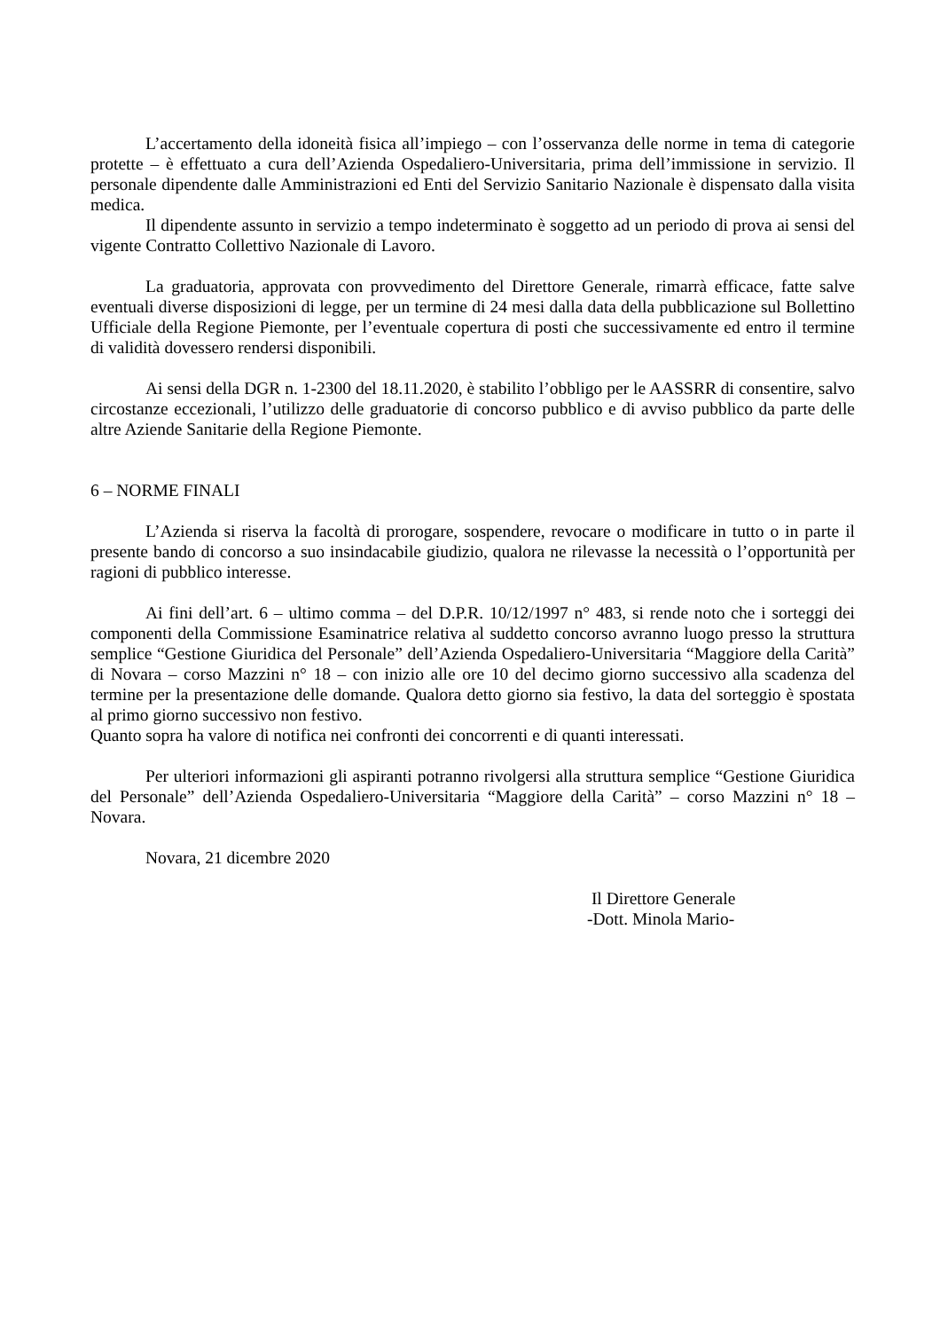L’accertamento della idoneità fisica all’impiego – con l’osservanza delle norme in tema di categorie protette – è effettuato a cura dell’Azienda Ospedaliero-Universitaria, prima dell’immissione in servizio. Il personale dipendente dalle Amministrazioni ed Enti del Servizio Sanitario Nazionale è dispensato dalla visita medica.
Il dipendente assunto in servizio a tempo indeterminato è soggetto ad un periodo di prova ai sensi del vigente Contratto Collettivo Nazionale di Lavoro.
La graduatoria, approvata con provvedimento del Direttore Generale, rimarrà efficace, fatte salve eventuali diverse disposizioni di legge, per un termine di 24 mesi dalla data della pubblicazione sul Bollettino Ufficiale della Regione Piemonte, per l’eventuale copertura di posti che successivamente ed entro il termine di validità dovessero rendersi disponibili.
Ai sensi della DGR n. 1-2300 del 18.11.2020, è stabilito l’obbligo per le AASSRR di consentire, salvo circostanze eccezionali, l’utilizzo delle graduatorie di concorso pubblico e di avviso pubblico da parte delle altre Aziende Sanitarie della Regione Piemonte.
6 – NORME FINALI
L’Azienda si riserva la facoltà di prorogare, sospendere, revocare o modificare in tutto o in parte il presente bando di concorso a suo insindacabile giudizio, qualora ne rilevasse la necessità o l’opportunità per ragioni di pubblico interesse.
Ai fini dell’art. 6 – ultimo comma – del D.P.R. 10/12/1997 n° 483, si rende noto che i sorteggi dei componenti della Commissione Esaminatrice relativa al suddetto concorso avranno luogo presso la struttura semplice “Gestione Giuridica del Personale” dell’Azienda Ospedaliero-Universitaria “Maggiore della Carità” di Novara – corso Mazzini n° 18 – con inizio alle ore 10 del decimo giorno successivo alla scadenza del termine per la presentazione delle domande. Qualora detto giorno sia festivo, la data del sorteggio è spostata al primo giorno successivo non festivo.
Quanto sopra ha valore di notifica nei confronti dei concorrenti e di quanti interessati.
Per ulteriori informazioni gli aspiranti potranno rivolgersi alla struttura semplice “Gestione Giuridica del Personale” dell’Azienda Ospedaliero-Universitaria “Maggiore della Carità” – corso Mazzini n° 18 – Novara.
Novara, 21 dicembre 2020
Il Direttore Generale
-Dott. Minola Mario-